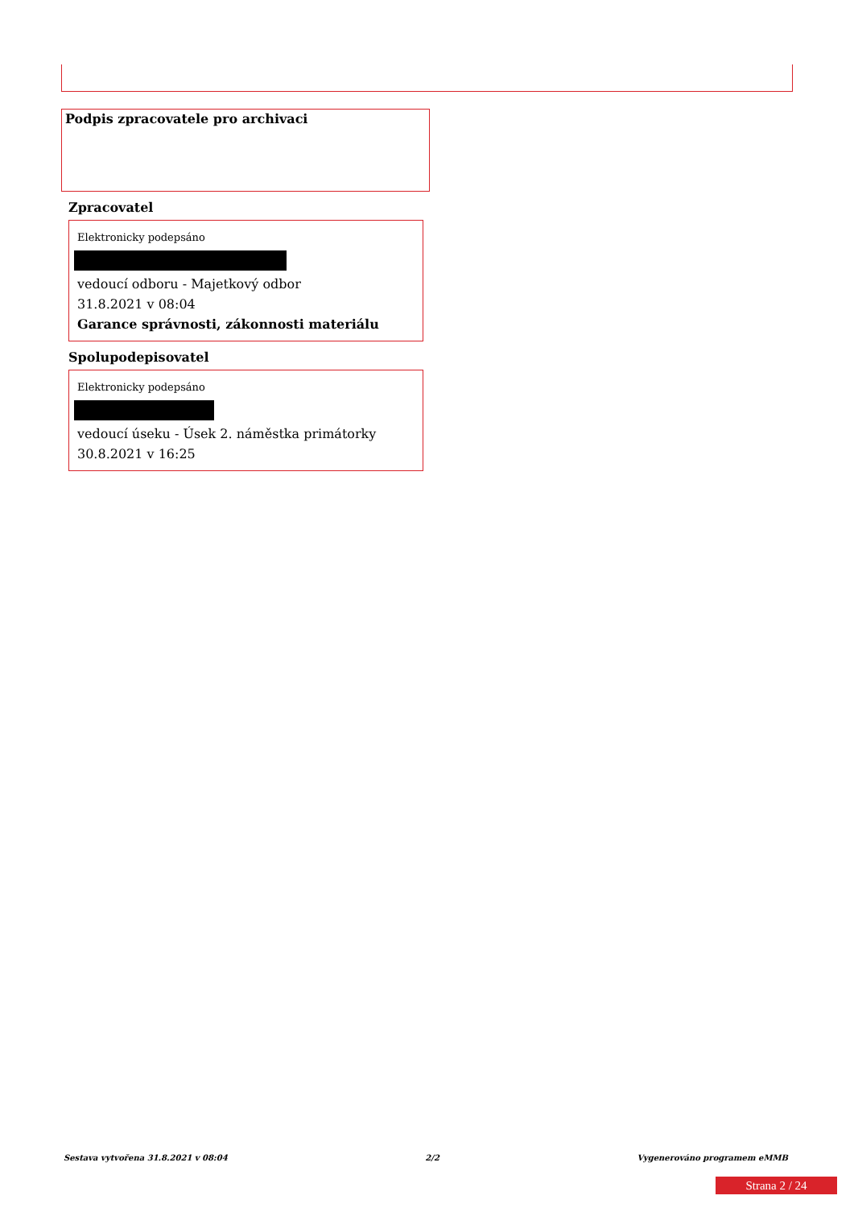Podpis zpracovatele pro archivaci
Zpracovatel
Elektronicky podepsáno
vedoucí odboru - Majetkový odbor
31.8.2021 v 08:04
Garance správnosti, zákonnosti materiálu
Spolupodepisovatel
Elektronicky podepsáno
vedoucí úseku - Úsek 2. náměstka primátorky
30.8.2021 v 16:25
Sestava vytvořena 31.8.2021 v 08:04 2/2 Vygenerováno programem eMMB
Strana 2 / 24